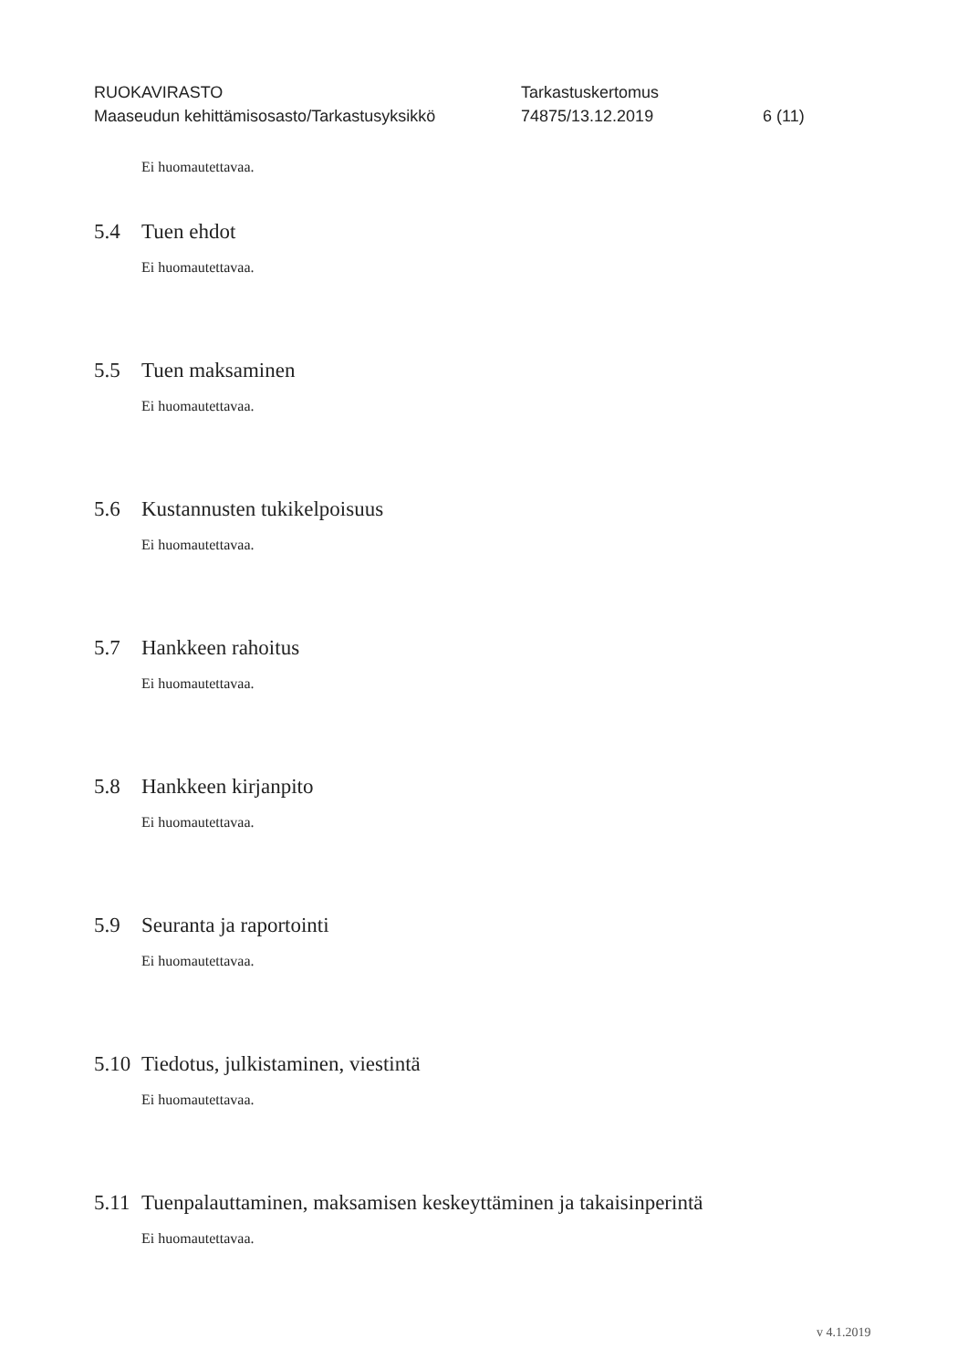RUOKAVIRASTO Tarkastuskertomus
Maaseudun kehittämisosasto/Tarkastusyksikkö 74875/13.12.2019 6 (11)
Ei huomautettavaa.
5.4 Tuen ehdot
Ei huomautettavaa.
5.5 Tuen maksaminen
Ei huomautettavaa.
5.6 Kustannusten tukikelpoisuus
Ei huomautettavaa.
5.7 Hankkeen rahoitus
Ei huomautettavaa.
5.8 Hankkeen kirjanpito
Ei huomautettavaa.
5.9 Seuranta ja raportointi
Ei huomautettavaa.
5.10 Tiedotus, julkistaminen, viestintä
Ei huomautettavaa.
5.11 Tuenpalauttaminen, maksamisen keskeyttäminen ja takaisinperintä
Ei huomautettavaa.
v 4.1.2019